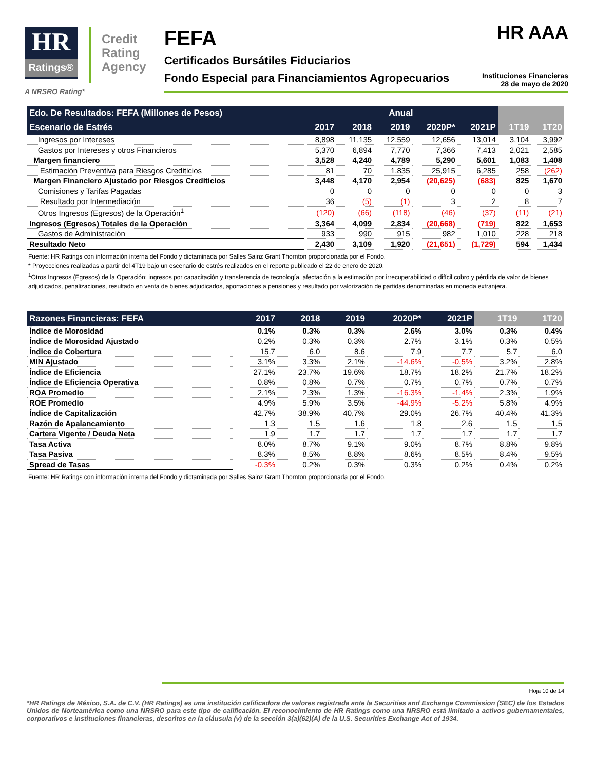HR
Ratings®
Credit
Rating
Agency
FEFA HR AAA
Certificados Bursátiles Fiduciarios
Fondo Especial para Financiamientos Agropecuarios Instituciones Financieras
28 de mayo de 2020
A NRSRO Rating*
| Edo. De Resultados: FEFA (Millones de Pesos) | Anual | | | | | | |
| --- | --- | --- | --- | --- | --- | --- | --- |
| Escenario de Estrés | 2017 | 2018 | 2019 | 2020P* | 2021P | 1T19 | 1T20 |
| Ingresos por Intereses | 8,898 | 11,135 | 12,559 | 12,656 | 13,014 | 3,104 | 3,992 |
| Gastos por Intereses y otros Financieros | 5,370 | 6,894 | 7,770 | 7,366 | 7,413 | 2,021 | 2,585 |
| Margen financiero | 3,528 | 4,240 | 4,789 | 5,290 | 5,601 | 1,083 | 1,408 |
| Estimación Preventiva para Riesgos Crediticios | 81 | 70 | 1,835 | 25,915 | 6,285 | 258 | (262) |
| Margen Financiero Ajustado por Riesgos Crediticios | 3,448 | 4,170 | 2,954 | (20,625) | (683) | 825 | 1,670 |
| Comisiones y Tarifas Pagadas | 0 | 0 | 0 | 0 | 0 | 0 | 3 |
| Resultado por Intermediación | 36 | (5) | (1) | 3 | 2 | 8 | 7 |
| Otros Ingresos (Egresos) de la Operación<sup>1</sup> | (120) | (66) | (118) | (46) | (37) | (11) | (21) |
| Ingresos (Egresos) Totales de la Operación | 3,364 | 4,099 | 2,834 | (20,668) | (719) | 822 | 1,653 |
| Gastos de Administración | 933 | 990 | 915 | 982 | 1,010 | 228 | 218 |
| Resultado Neto | 2,430 | 3,109 | 1,920 | (21,651) | (1,729) | 594 | 1,434 |
Fuente: HR Ratings con información interna del Fondo y dictaminada por Salles Sainz Grant Thornton proporcionada por el Fondo.
* Proyecciones realizadas a partir del 4T19 bajo un escenario de estrés realizados en el reporte publicado el 22 de enero de 2020.
<sup>1</sup> Otros Ingresos (Egresos) de la Operación: ingresos por capacitación y transferencia de tecnología, afectación a la estimación por irrecuperabilidad o difícil cobro y pérdida de valor de bienes adjudicados, penalizaciones, resultado en venta de bienes adjudicados, aportaciones a pensiones y resultado por valorización de partidas denominadas en moneda extranjera.
| Razones Financieras: FEFA | 2017 | 2018 | 2019 | 2020P* | 2021P | 1T19 | 1T20 |
| --- | --- | --- | --- | --- | --- | --- | --- |
| Índice de Morosidad | 0.1% | 0.3% | 0.3% | 2.6% | 3.0% | 0.3% | 0.4% |
| Índice de Morosidad Ajustado | 0.2% | 0.3% | 0.3% | 2.7% | 3.1% | 0.3% | 0.5% |
| Índice de Cobertura | 15.7 | 6.0 | 8.6 | 7.9 | 7.7 | 5.7 | 6.0 |
| MIN Ajustado | 3.1% | 3.3% | 2.1% | -14.6% | -0.5% | 3.2% | 2.8% |
| Índice de Eficiencia | 27.1% | 23.7% | 19.6% | 18.7% | 18.2% | 21.7% | 18.2% |
| Índice de Eficiencia Operativa | 0.8% | 0.8% | 0.7% | 0.7% | 0.7% | 0.7% | 0.7% |
| ROA Promedio | 2.1% | 2.3% | 1.3% | -16.3% | -1.4% | 2.3% | 1.9% |
| ROE Promedio | 4.9% | 5.9% | 3.5% | -44.9% | -5.2% | 5.8% | 4.9% |
| Índice de Capitalización | 42.7% | 38.9% | 40.7% | 29.0% | 26.7% | 40.4% | 41.3% |
| Razón de Apalancamiento | 1.3 | 1.5 | 1.6 | 1.8 | 2.6 | 1.5 | 1.5 |
| Cartera Vigente / Deuda Neta | 1.9 | 1.7 | 1.7 | 1.7 | 1.7 | 1.7 | 1.7 |
| Tasa Activa | 8.0% | 8.7% | 9.1% | 9.0% | 8.7% | 8.8% | 9.8% |
| Tasa Pasiva | 8.3% | 8.5% | 8.8% | 8.6% | 8.5% | 8.4% | 9.5% |
| Spread de Tasas | -0.3% | 0.2% | 0.3% | 0.3% | 0.2% | 0.4% | 0.2% |
Fuente: HR Ratings con información interna del Fondo y dictaminada por Salles Sainz Grant Thornton proporcionada por el Fondo.
Hoja 10 de 14
*HR Ratings de México, S.A. de C.V. (HR Ratings) es una institución calificadora de valores registrada ante la Securities and Exchange Commission (SEC) de los Estados Unidos de Norteamérica como una NRSRO para este tipo de calificación. El reconocimiento de HR Ratings como una NRSRO está limitado a activos gubernamentales, corporativos e instituciones financieras, descritos en la cláusula (v) de la sección 3(a)(62)(A) de la U.S. Securities Exchange Act of 1934.